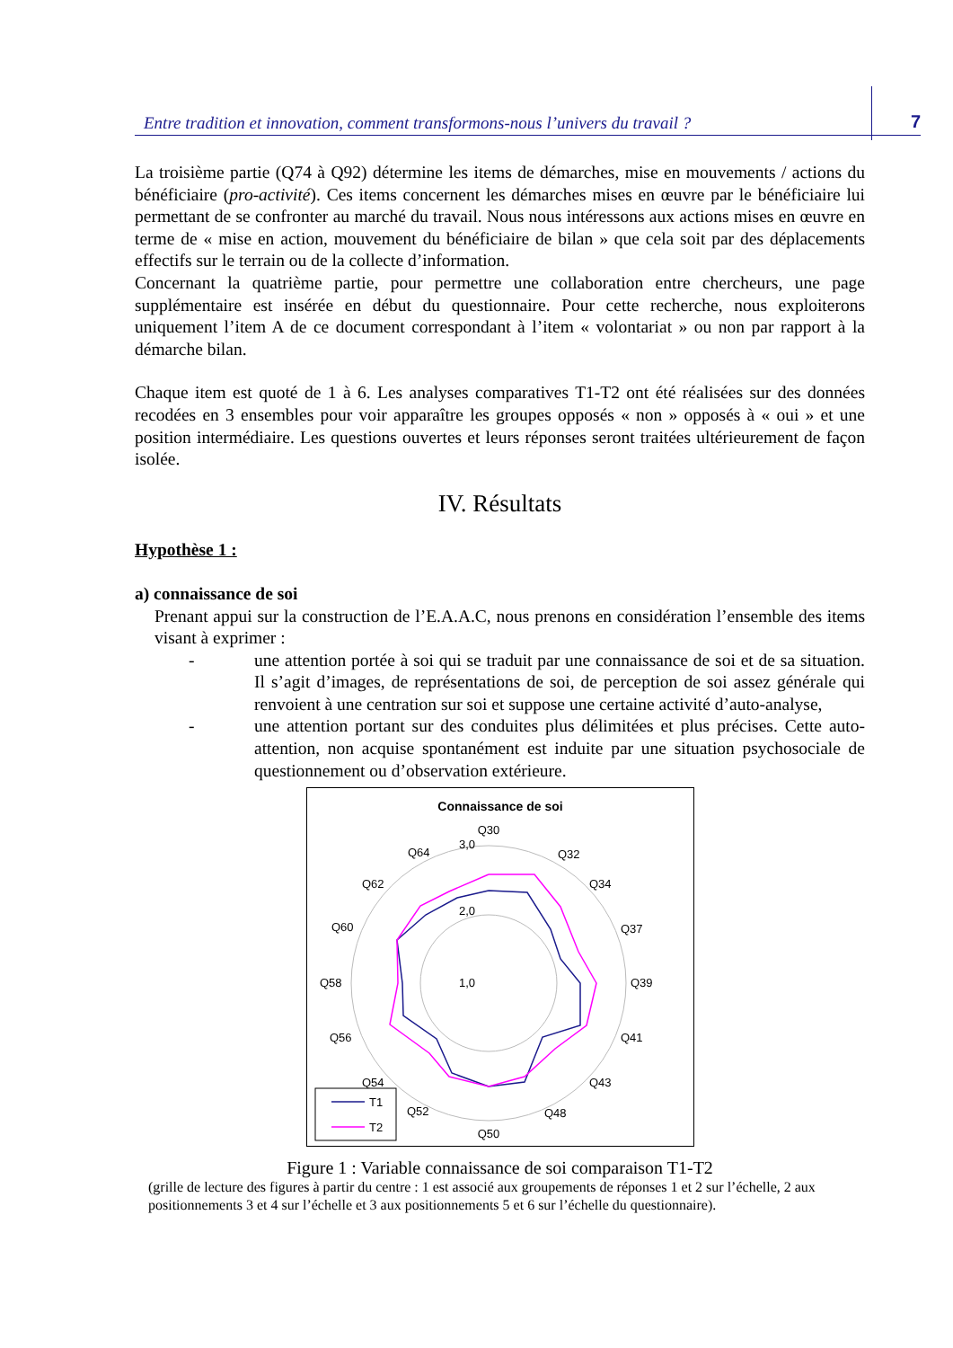Entre tradition et innovation, comment transformons-nous l’univers du travail ? 7
La troisième partie (Q74 à Q92) détermine les items de démarches, mise en mouvements / actions du bénéficiaire (pro-activité). Ces items concernent les démarches mises en œuvre par le bénéficiaire lui permettant de se confronter au marché du travail. Nous nous intéressons aux actions mises en œuvre en terme de « mise en action, mouvement du bénéficiaire de bilan » que cela soit par des déplacements effectifs sur le terrain ou de la collecte d’information.
Concernant la quatrième partie, pour permettre une collaboration entre chercheurs, une page supplémentaire est insérée en début du questionnaire. Pour cette recherche, nous exploiterons uniquement l’item A de ce document correspondant à l’item « volontariat » ou non par rapport à la démarche bilan.
Chaque item est quoté de 1 à 6. Les analyses comparatives T1-T2 ont été réalisées sur des données recodées en 3 ensembles pour voir apparaître les groupes opposés « non » opposés à « oui » et une position intermédiaire. Les questions ouvertes et leurs réponses seront traitées ultérieurement de façon isolée.
IV. Résultats
Hypothèse 1 :
a) connaissance de soi
Prenant appui sur la construction de l’E.A.A.C, nous prenons en considération l’ensemble des items visant à exprimer :
- une attention portée à soi qui se traduit par une connaissance de soi et de sa situation. Il s’agit d’images, de représentations de soi, de perception de soi assez générale qui renvoient à une centration sur soi et suppose une certaine activité d’auto-analyse,
- une attention portant sur des conduites plus délimitées et plus précises. Cette auto-attention, non acquise spontanément est induite par une situation psychosociale de questionnement ou d’observation extérieure.
Connaissance de soi
Q30
Q32
Q34
Q37
Q39
Q41
Q43
Q48
Q50
Q52
Q54
Q56
Q58
Q60
Q62
Q64
3,0
2,0
1,0
T1
T2
Figure 1 : Variable connaissance de soi comparaison T1-T2
(grille de lecture des figures à partir du centre : 1 est associé aux groupements de réponses 1 et 2 sur l’échelle, 2 aux positionnements 3 et 4 sur l’échelle et 3 aux positionnements 5 et 6 sur l’échelle du questionnaire).